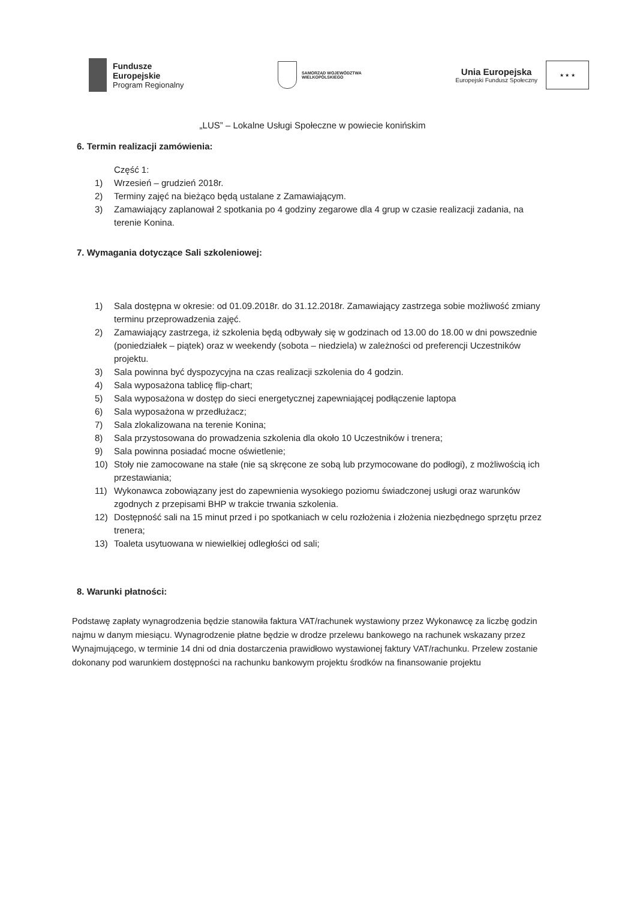Fundusze
Europejskie
Program Regionalny
SAMORZĄD WOJEWÓDZTWA
WIELKOPOLSKIEGO
Unia Europejska
Europejski Fundusz Społeczny
★ ★ ★
„LUS” – Lokalne Usługi Społeczne w powiecie konińskim
6. Termin realizacji zamówienia:
Część 1:
1) Wrzesień – grudzień 2018r.
2) Terminy zajęć na bieżąco będą ustalane z Zamawiającym.
3) Zamawiający zaplanował 2 spotkania po 4 godziny zegarowe dla 4 grup w czasie realizacji zadania, na terenie Konina.
7. Wymagania dotyczące Sali szkoleniowej:
1) Sala dostępna w okresie: od 01.09.2018r. do 31.12.2018r. Zamawiający zastrzega sobie możliwość zmiany terminu przeprowadzenia zajęć.
2) Zamawiający zastrzega, iż szkolenia będą odbywały się w godzinach od 13.00 do 18.00 w dni powszednie (poniedziałek – piątek) oraz w weekendy (sobota – niedziela) w zależności od preferencji Uczestników projektu.
3) Sala powinna być dyspozycyjna na czas realizacji szkolenia do 4 godzin.
4) Sala wyposażona tablicę flip-chart;
5) Sala wyposażona w dostęp do sieci energetycznej zapewniającej podłączenie laptopa
6) Sala wyposażona w przedłużacz;
7) Sala zlokalizowana na terenie Konina;
8) Sala przystosowana do prowadzenia szkolenia dla około 10 Uczestników i trenera;
9) Sala powinna posiadać mocne oświetlenie;
10) Stoły nie zamocowane na stałe (nie są skręcone ze sobą lub przymocowane do podłogi), z możliwością ich przestawiania;
11) Wykonawca zobowiązany jest do zapewnienia wysokiego poziomu świadczonej usługi oraz warunków zgodnych z przepisami BHP w trakcie trwania szkolenia.
12) Dostępność sali na 15 minut przed i po spotkaniach w celu rozłożenia i złożenia niezbędnego sprzętu przez trenera;
13) Toaleta usytuowana w niewielkiej odległości od sali;
8. Warunki płatności:
Podstawę zapłaty wynagrodzenia będzie stanowiła faktura VAT/rachunek wystawiony przez Wykonawcę za liczbę godzin najmu w danym miesiącu. Wynagrodzenie płatne będzie w drodze przelewu bankowego na rachunek wskazany przez Wynajmującego, w terminie 14 dni od dnia dostarczenia prawidłowo wystawionej faktury VAT/rachunku. Przelew zostanie dokonany pod warunkiem dostępności na rachunku bankowym projektu środków na finansowanie projektu